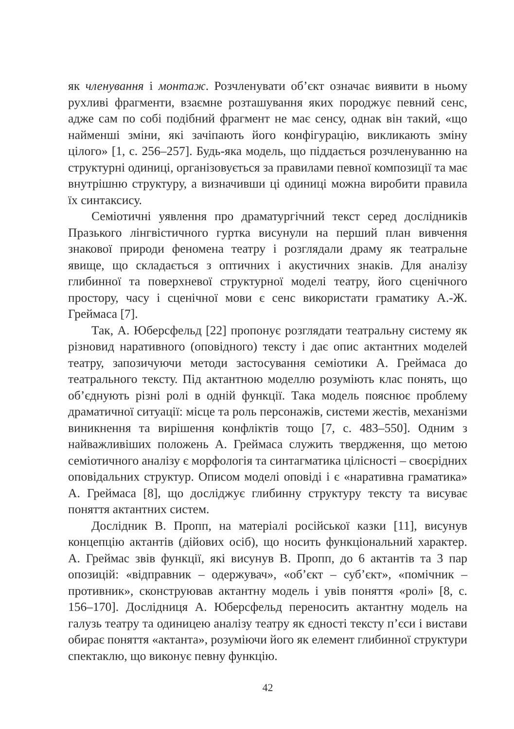як членування і монтаж. Розчленувати об’єкт означає виявити в ньому рухливі фрагменти, взаємне розташування яких породжує певний сенс, адже сам по собі подібний фрагмент не має сенсу, однак він такий, «що найменші зміни, які зачіпають його конфігурацію, викликають зміну цілого» [1, с. 256–257]. Будь-яка модель, що піддається розчленуванню на структурні одиниці, організовується за правилами певної композиції та має внутрішню структуру, а визначивши ці одиниці можна виробити правила їх синтаксису.
Семіотичні уявлення про драматургічний текст серед дослідників Празького лінгвістичного гуртка висунули на перший план вивчення знакової природи феномена театру і розглядали драму як театральне явище, що складається з оптичних і акустичних знаків. Для аналізу глибинної та поверхневої структурної моделі театру, його сценічного простору, часу і сценічної мови є сенс використати граматику А.-Ж. Греймаса [7].
Так, А. Юберсфельд [22] пропонує розглядати театральну систему як різновид наративного (оповідного) тексту і дає опис актантних моделей театру, запозичуючи методи застосування семіотики А. Греймаса до театрального тексту. Під актантною моделлю розуміють клас понять, що об’єднують різні ролі в одній функції. Така модель пояснює проблему драматичної ситуації: місце та роль персонажів, системи жестів, механізми виникнення та вирішення конфліктів тощо [7, с. 483–550]. Одним з найважливіших положень А. Греймаса служить твердження, що метою семіотичного аналізу є морфологія та синтагматика цілісності – своєрідних оповідальних структур. Описом моделі оповіді і є «наративна граматика» А. Греймаса [8], що досліджує глибинну структуру тексту та висуває поняття актантних систем.
Дослідник В. Пропп, на матеріалі російської казки [11], висунув концепцію актантів (дійових осіб), що носить функціональний характер. А. Греймас звів функції, які висунув В. Пропп, до 6 актантів та 3 пар опозицій: «відправник – одержувач», «об’єкт – суб’єкт», «помічник – противник», сконструював актантну модель і увів поняття «ролі» [8, с. 156–170]. Дослідниця А. Юберсфельд переносить актантну модель на галузь театру та одиницею аналізу театру як єдності тексту п’єси і вистави обирає поняття «актанта», розуміючи його як елемент глибинної структури спектаклю, що виконує певну функцію.
42